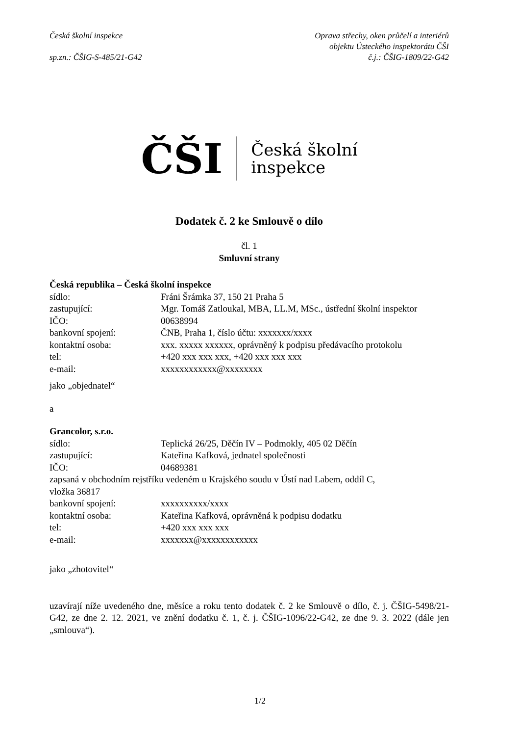Česká školní inspekce
sp.zn.: ČŠIG-S-485/21-G42
Oprava střechy, oken průčelí a interiérů
objektu Ústeckého inspektorátu ČŠI
č.j.: ČŠIG-1809/22-G42
ČŠI Česká školní
inspekce
Dodatek č. 2 ke Smlouvě o dílo
čl. 1
Smluvní strany
Česká republika – Česká školní inspekce
sídlo: Fráni Šrámka 37, 150 21 Praha 5
zastupující: Mgr. Tomáš Zatloukal, MBA, LL.M, MSc., ústřední školní inspektor
IČO: 00638994
bankovní spojení: ČNB, Praha 1, číslo účtu: xxxxxxx/xxxx
kontaktní osoba: xxx. xxxxx xxxxxx, oprávněný k podpisu předávacího protokolu
tel: +420 xxx xxx xxx, +420 xxx xxx xxx
e-mail: xxxxxxxxxxxx@xxxxxxxx
jako „objednatel“
a
Grancolor, s.r.o.
sídlo: Teplická 26/25, Děčín IV – Podmokly, 405 02 Děčín
zastupující: Kateřina Kafková, jednatel společnosti
IČO: 04689381
zapsaná v obchodním rejstříku vedeném u Krajského soudu v Ústí nad Labem, oddíl C,
vložka 36817
bankovní spojení: xxxxxxxxxx/xxxx
kontaktní osoba: Kateřina Kafková, oprávněná k podpisu dodatku
tel: +420 xxx xxx xxx
e-mail: xxxxxxx@xxxxxxxxxxxx
jako „zhotovitel“
uzavírají níže uvedeného dne, měsíce a roku tento dodatek č. 2 ke Smlouvě o dílo, č. j. ČŠIG-5498/21-G42, ze dne 2. 12. 2021, ve znění dodatku č. 1, č. j. ČŠIG-1096/22-G42, ze dne 9. 3. 2022 (dále jen „smlouva“).
1/2